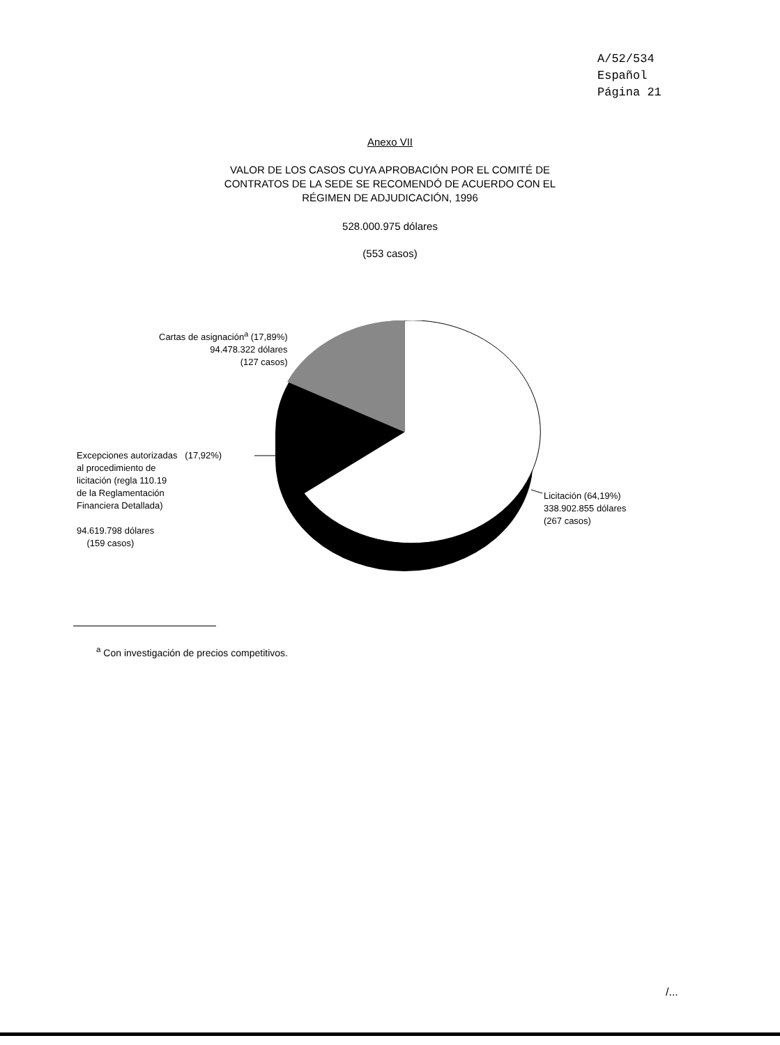A/52/534
Español
Página 21
Anexo VII
VALOR DE LOS CASOS CUYA APROBACIÓN POR EL COMITÉ DE
CONTRATOS DE LA SEDE SE RECOMENDÓ DE ACUERDO CON EL
RÉGIMEN DE ADJUDICACIÓN, 1996
528.000.975 dólares
(553 casos)
Cartas de asignación<sup>a</sup> (17,89%)
94.478.322 dólares
(127 casos)
Excepciones autorizadas (17,92%)
al procedimiento de
licitación (regla 110.19
de la Reglamentación
Financiera Detallada)
94.619.798 dólares
(159 casos)
Licitación (64,19%)
338.902.855 dólares
(267 casos)
<sup>a</sup> Con investigación de precios competitivos.
/...